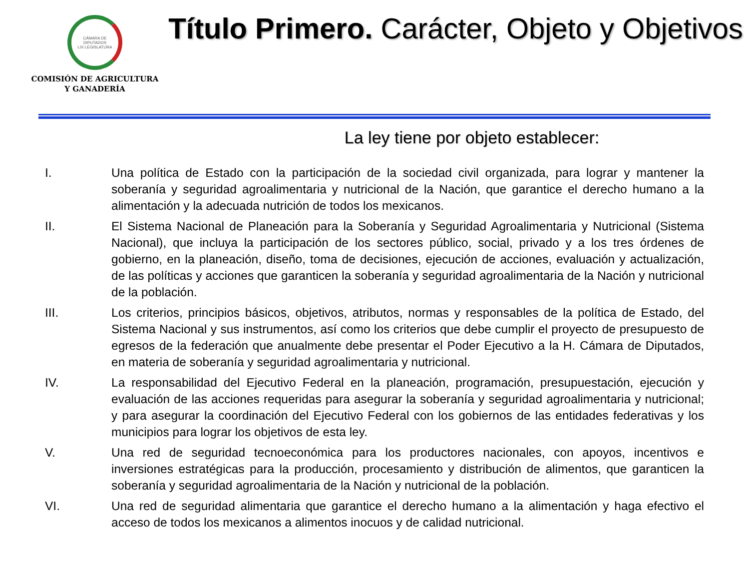CÁMARA DE DIPUTADOS
LIX LEGISLATURA
COMISIÓN DE AGRICULTURA
Y GANADERÍA
Título Primero. Carácter, Objeto y Objetivos
La ley tiene por objeto establecer:
I. Una política de Estado con la participación de la sociedad civil organizada, para lograr y mantener la soberanía y seguridad agroalimentaria y nutricional de la Nación, que garantice el derecho humano a la alimentación y la adecuada nutrición de todos los mexicanos.
II. El Sistema Nacional de Planeación para la Soberanía y Seguridad Agroalimentaria y Nutricional (Sistema Nacional), que incluya la participación de los sectores público, social, privado y a los tres órdenes de gobierno, en la planeación, diseño, toma de decisiones, ejecución de acciones, evaluación y actualización, de las políticas y acciones que garanticen la soberanía y seguridad agroalimentaria de la Nación y nutricional de la población.
III. Los criterios, principios básicos, objetivos, atributos, normas y responsables de la política de Estado, del Sistema Nacional y sus instrumentos, así como los criterios que debe cumplir el proyecto de presupuesto de egresos de la federación que anualmente debe presentar el Poder Ejecutivo a la H. Cámara de Diputados, en materia de soberanía y seguridad agroalimentaria y nutricional.
IV. La responsabilidad del Ejecutivo Federal en la planeación, programación, presupuestación, ejecución y evaluación de las acciones requeridas para asegurar la soberanía y seguridad agroalimentaria y nutricional; y para asegurar la coordinación del Ejecutivo Federal con los gobiernos de las entidades federativas y los municipios para lograr los objetivos de esta ley.
V. Una red de seguridad tecnoeconómica para los productores nacionales, con apoyos, incentivos e inversiones estratégicas para la producción, procesamiento y distribución de alimentos, que garanticen la soberanía y seguridad agroalimentaria de la Nación y nutricional de la población.
VI. Una red de seguridad alimentaria que garantice el derecho humano a la alimentación y haga efectivo el acceso de todos los mexicanos a alimentos inocuos y de calidad nutricional.